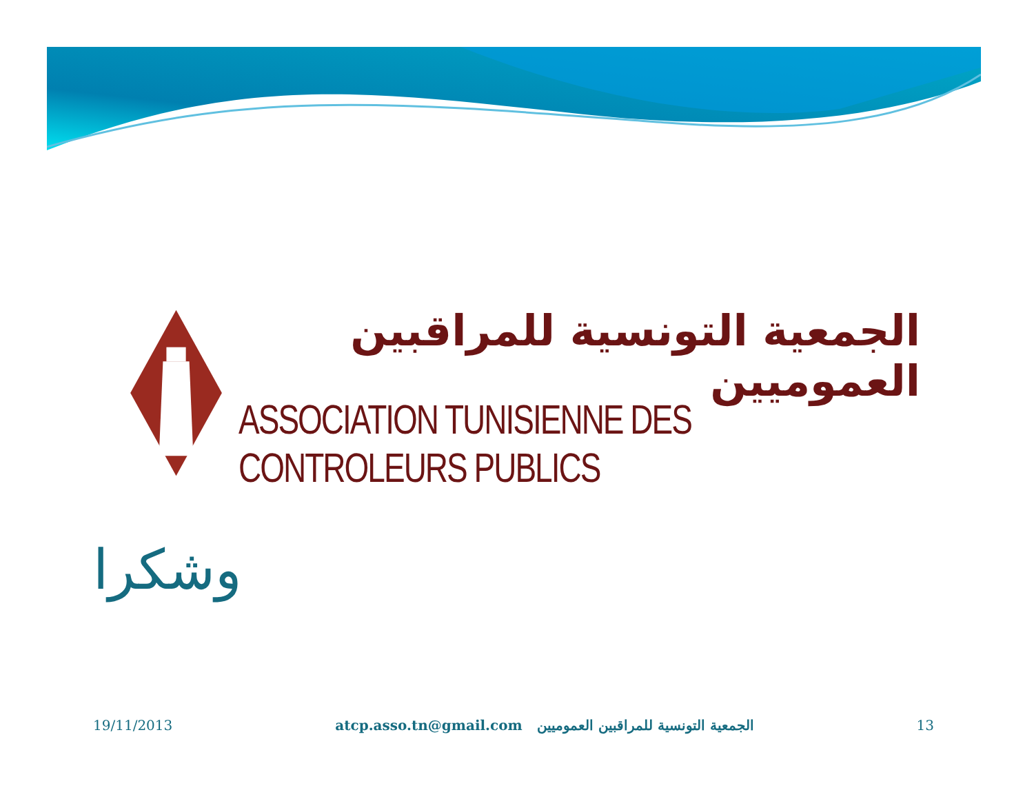الجمعية التونسية للمراقبين العموميين
ASSOCIATION TUNISIENNE DES CONTROLEURS PUBLICS
وشكرا
19/11/2013 atcp.asso.tn@gmail.com الجمعية التونسية للمراقبين العموميين 13